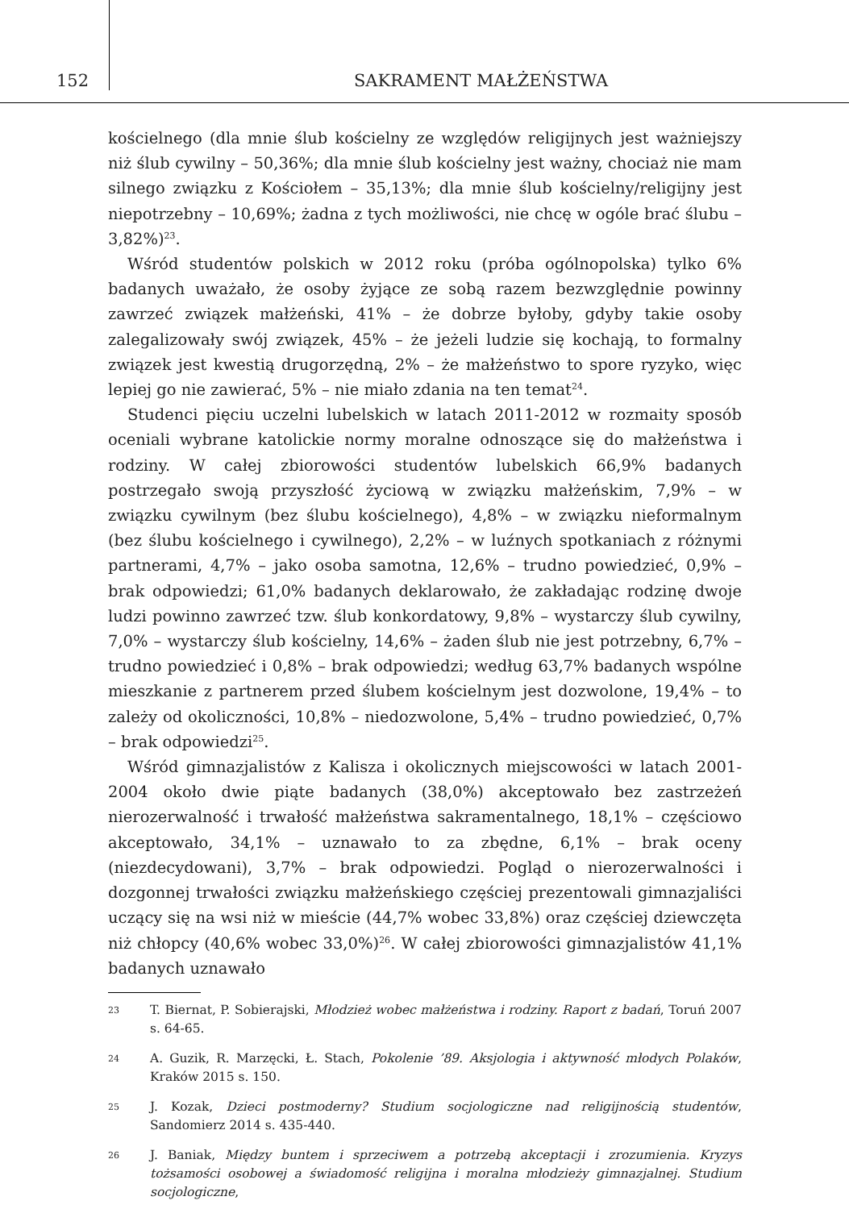152 SAKRAMENT MAŁŻEŃSTWA
kościelnego (dla mnie ślub kościelny ze względów religijnych jest ważniejszy niż ślub cywilny – 50,36%; dla mnie ślub kościelny jest ważny, chociaż nie mam silnego związku z Kościołem – 35,13%; dla mnie ślub kościelny/religijny jest niepotrzebny – 10,69%; żadna z tych możliwości, nie chcę w ogóle brać ślubu – 3,82%)<sup>23</sup>.
Wśród studentów polskich w 2012 roku (próba ogólnopolska) tylko 6% badanych uważało, że osoby żyjące ze sobą razem bezwzględnie powinny zawrzeć związek małżeński, 41% – że dobrze byłoby, gdyby takie osoby zalegalizowały swój związek, 45% – że jeżeli ludzie się kochają, to formalny związek jest kwestią drugorzędną, 2% – że małżeństwo to spore ryzyko, więc lepiej go nie zawierać, 5% – nie miało zdania na ten temat<sup>24</sup>.
Studenci pięciu uczelni lubelskich w latach 2011-2012 w rozmaity sposób oceniali wybrane katolickie normy moralne odnoszące się do małżeństwa i rodziny. W całej zbiorowości studentów lubelskich 66,9% badanych postrzegało swoją przyszłość życiową w związku małżeńskim, 7,9% – w związku cywilnym (bez ślubu kościelnego), 4,8% – w związku nieformalnym (bez ślubu kościelnego i cywilnego), 2,2% – w luźnych spotkaniach z różnymi partnerami, 4,7% – jako osoba samotna, 12,6% – trudno powiedzieć, 0,9% – brak odpowiedzi; 61,0% badanych deklarowało, że zakładając rodzinę dwoje ludzi powinno zawrzeć tzw. ślub konkordatowy, 9,8% – wystarczy ślub cywilny, 7,0% – wystarczy ślub kościelny, 14,6% – żaden ślub nie jest potrzebny, 6,7% – trudno powiedzieć i 0,8% – brak odpowiedzi; według 63,7% badanych wspólne mieszkanie z partnerem przed ślubem kościelnym jest dozwolone, 19,4% – to zależy od okoliczności, 10,8% – niedozwolone, 5,4% – trudno powiedzieć, 0,7% – brak odpowiedzi<sup>25</sup>.
Wśród gimnazjalistów z Kalisza i okolicznych miejscowości w latach 2001-2004 około dwie piąte badanych (38,0%) akceptowało bez zastrzeżeń nierozerwalność i trwałość małżeństwa sakramentalnego, 18,1% – częściowo akceptowało, 34,1% – uznawało to za zbędne, 6,1% – brak oceny (niezdecydowani), 3,7% – brak odpowiedzi. Pogląd o nierozerwalności i dozgonnej trwałości związku małżeńskiego częściej prezentowali gimnazjaliści uczący się na wsi niż w mieście (44,7% wobec 33,8%) oraz częściej dziewczęta niż chłopcy (40,6% wobec 33,0%)<sup>26</sup>. W całej zbiorowości gimnazjalistów 41,1% badanych uznawało
23
T. Biernat, P. Sobierajski, Młodzież wobec małżeństwa i rodziny. Raport z badań, Toruń 2007 s. 64-65.
24
A. Guzik, R. Marzęcki, Ł. Stach, Pokolenie ’89. Aksjologia i aktywność młodych Polaków, Kraków 2015 s. 150.
25
J. Kozak, Dzieci postmoderny? Studium socjologiczne nad religijnością studentów, Sandomierz 2014 s. 435-440.
26
J. Baniak, Między buntem i sprzeciwem a potrzebą akceptacji i zrozumienia. Kryzys tożsamości osobowej a świadomość religijna i moralna młodzieży gimnazjalnej. Studium socjologiczne,